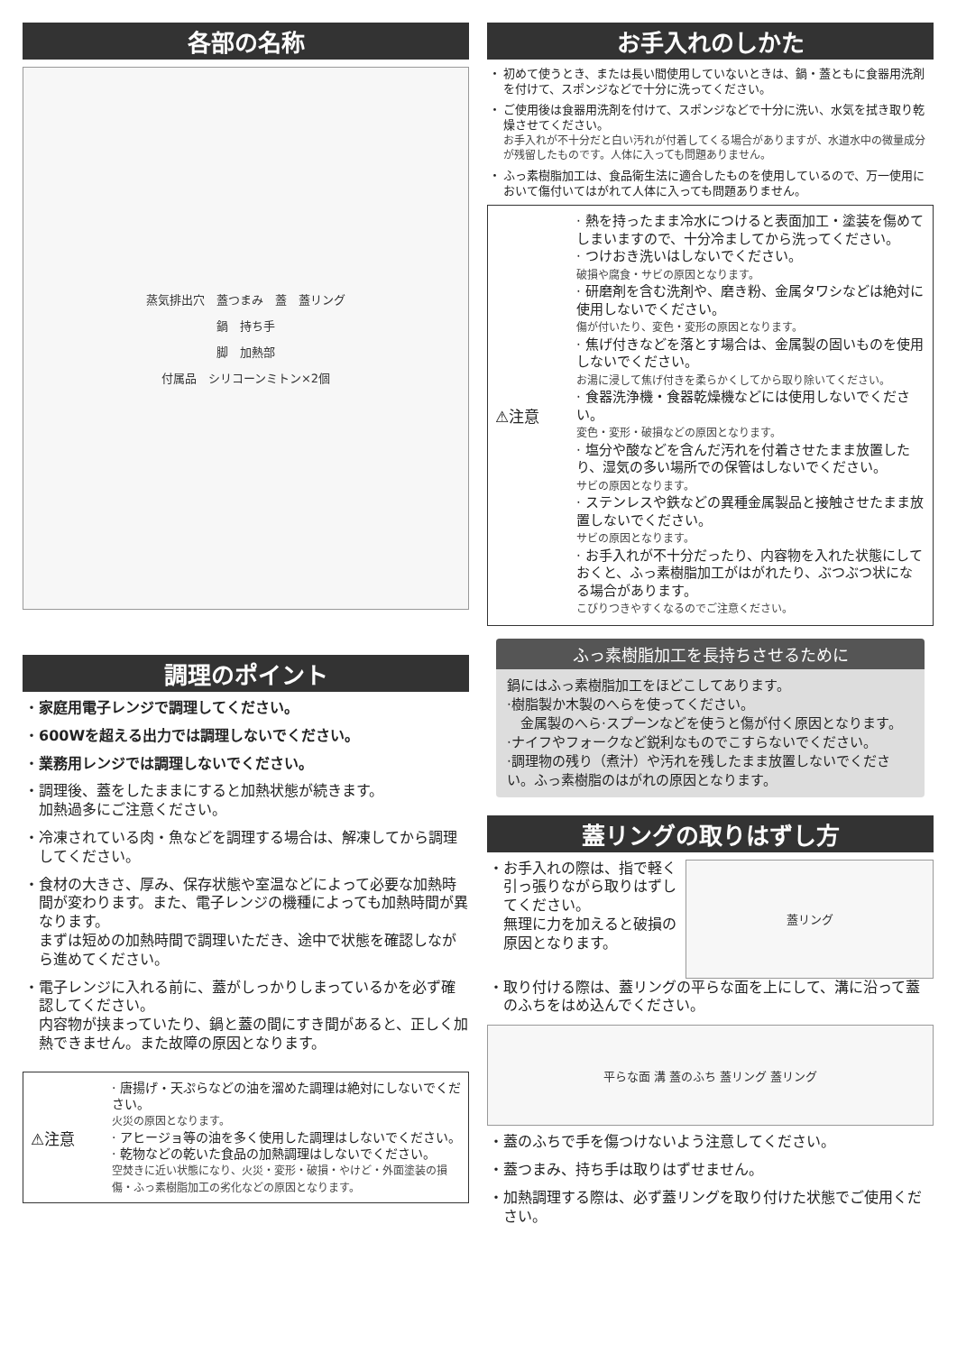各部の名称
蒸気排出穴　蓋つまみ　蓋　蓋リング
鍋　持ち手
脚　加熱部
付属品　シリコーンミトン×2個
調理のポイント
・ 家庭用電子レンジで調理してください。
・ 600Wを超える出力では調理しないでください。
・ 業務用レンジでは調理しないでください。
・ 調理後、蓋をしたままにすると加熱状態が続きます。
加熱過多にご注意ください。
・ 冷凍されている肉・魚などを調理する場合は、解凍してから調理してください。
・ 食材の大きさ、厚み、保存状態や室温などによって必要な加熱時間が変わります。また、電子レンジの機種によっても加熱時間が異なります。
まずは短めの加熱時間で調理いただき、途中で状態を確認しながら進めてください。
・ 電子レンジに入れる前に、蓋がしっかりしまっているかを必ず確認してください。
内容物が挟まっていたり、鍋と蓋の間にすき間があると、正しく加熱できません。また故障の原因となります。
⚠注意
· 唐揚げ・天ぷらなどの油を溜めた調理は絶対にしないでください。
火災の原因となります。
· アヒージョ等の油を多く使用した調理はしないでください。
· 乾物などの乾いた食品の加熱調理はしないでください。
空焚きに近い状態になり、火災・変形・破損・やけど・外面塗装の損傷・ふっ素樹脂加工の劣化などの原因となります。
お手入れのしかた
・ 初めて使うとき、または長い間使用していないときは、鍋・蓋ともに食器用洗剤を付けて、スポンジなどで十分に洗ってください。
・ ご使用後は食器用洗剤を付けて、スポンジなどで十分に洗い、水気を拭き取り乾燥させてください。
お手入れが不十分だと白い汚れが付着してくる場合がありますが、水道水中の微量成分が残留したものです。人体に入っても問題ありません。
・ ふっ素樹脂加工は、食品衛生法に適合したものを使用しているので、万一使用において傷付いてはがれて人体に入っても問題ありません。
⚠注意
· 熱を持ったまま冷水につけると表面加工・塗装を傷めてしまいますので、十分冷ましてから洗ってください。
· つけおき洗いはしないでください。
破損や腐食・サビの原因となります。
· 研磨剤を含む洗剤や、磨き粉、金属タワシなどは絶対に使用しないでください。
傷が付いたり、変色・変形の原因となります。
· 焦げ付きなどを落とす場合は、金属製の固いものを使用しないでください。
お湯に浸して焦げ付きを柔らかくしてから取り除いてください。
· 食器洗浄機・食器乾燥機などには使用しないでください。
変色・変形・破損などの原因となります。
· 塩分や酸などを含んだ汚れを付着させたまま放置したり、湿気の多い場所での保管はしないでください。
サビの原因となります。
· ステンレスや鉄などの異種金属製品と接触させたまま放置しないでください。
サビの原因となります。
· お手入れが不十分だったり、内容物を入れた状態にしておくと、ふっ素樹脂加工がはがれたり、ぶつぶつ状になる場合があります。
こびりつきやすくなるのでご注意ください。
ふっ素樹脂加工を長持ちさせるために
鍋にはふっ素樹脂加工をほどこしてあります。
·樹脂製か木製のへらを使ってください。
　金属製のへら·スプーンなどを使うと傷が付く原因となります。
·ナイフやフォークなど鋭利なものでこすらないでください。
·調理物の残り（煮汁）や汚れを残したまま放置しないでください。ふっ素樹脂のはがれの原因となります。
蓋リングの取りはずし方
・ お手入れの際は、指で軽く引っ張りながら取りはずしてください。
無理に力を加えると破損の原因となります。
蓋リング
・ 取り付ける際は、蓋リングの平らな面を上にして、溝に沿って蓋のふちをはめ込んでください。
平らな面 溝 蓋のふち 蓋リング 蓋リング
・ 蓋のふちで手を傷つけないよう注意してください。
・ 蓋つまみ、持ち手は取りはずせません。
・ 加熱調理する際は、必ず蓋リングを取り付けた状態でご使用ください。